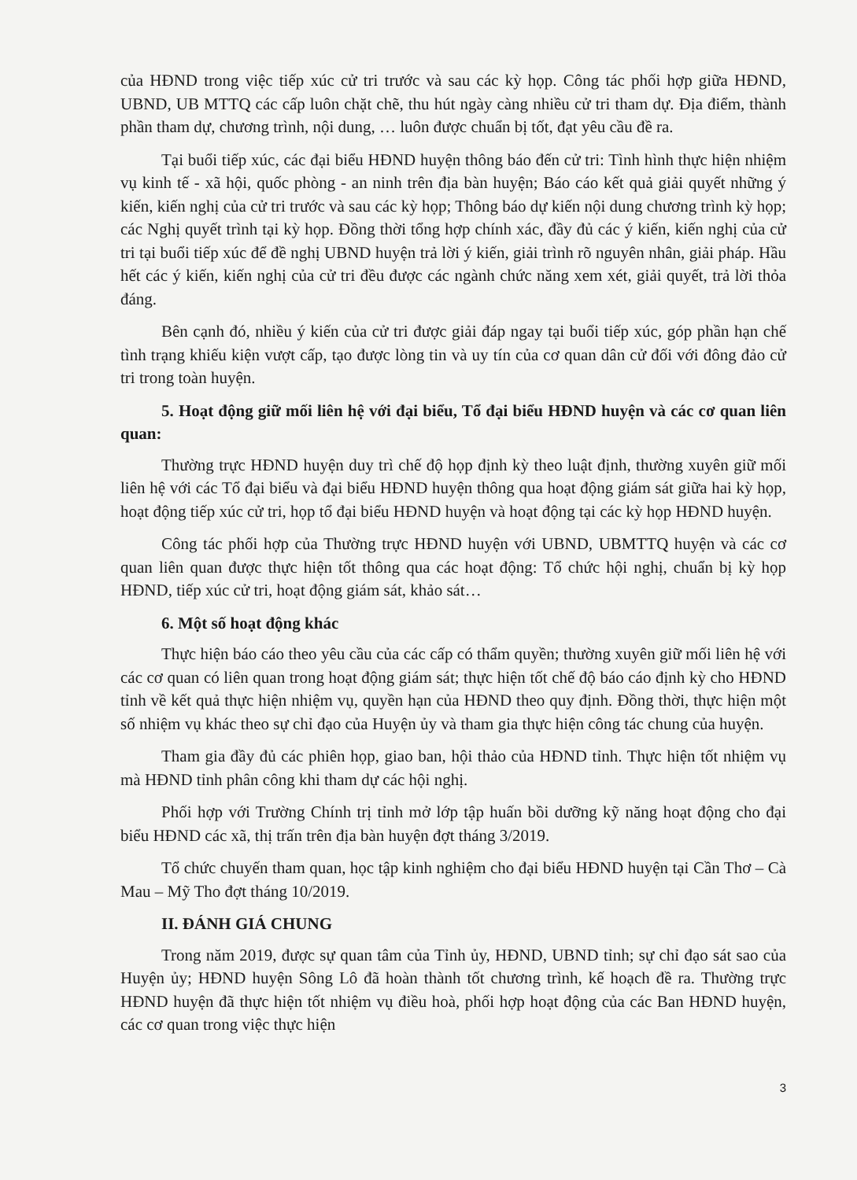của HĐND trong việc tiếp xúc cử tri trước và sau các kỳ họp. Công tác phối hợp giữa HĐND, UBND, UB MTTQ các cấp luôn chặt chẽ, thu hút ngày càng nhiều cử tri tham dự. Địa điểm, thành phần tham dự, chương trình, nội dung, … luôn được chuẩn bị tốt, đạt yêu cầu đề ra.
Tại buổi tiếp xúc, các đại biểu HĐND huyện thông báo đến cử tri: Tình hình thực hiện nhiệm vụ kinh tế - xã hội, quốc phòng - an ninh trên địa bàn huyện; Báo cáo kết quả giải quyết những ý kiến, kiến nghị của cử tri trước và sau các kỳ họp; Thông báo dự kiến nội dung chương trình kỳ họp; các Nghị quyết trình tại kỳ họp. Đồng thời tổng hợp chính xác, đầy đủ các ý kiến, kiến nghị của cử tri tại buổi tiếp xúc để đề nghị UBND huyện trả lời ý kiến, giải trình rõ nguyên nhân, giải pháp. Hầu hết các ý kiến, kiến nghị của cử tri đều được các ngành chức năng xem xét, giải quyết, trả lời thỏa đáng.
Bên cạnh đó, nhiều ý kiến của cử tri được giải đáp ngay tại buổi tiếp xúc, góp phần hạn chế tình trạng khiếu kiện vượt cấp, tạo được lòng tin và uy tín của cơ quan dân cử đối với đông đảo cử tri trong toàn huyện.
5. Hoạt động giữ mối liên hệ với đại biểu, Tổ đại biểu HĐND huyện và các cơ quan liên quan:
Thường trực HĐND huyện duy trì chế độ họp định kỳ theo luật định, thường xuyên giữ mối liên hệ với các Tổ đại biểu và đại biểu HĐND huyện thông qua hoạt động giám sát giữa hai kỳ họp, hoạt động tiếp xúc cử tri, họp tổ đại biểu HĐND huyện và hoạt động tại các kỳ họp HĐND huyện.
Công tác phối hợp của Thường trực HĐND huyện với UBND, UBMTTQ huyện và các cơ quan liên quan được thực hiện tốt thông qua các hoạt động: Tổ chức hội nghị, chuẩn bị kỳ họp HĐND, tiếp xúc cử tri, hoạt động giám sát, khảo sát…
6. Một số hoạt động khác
Thực hiện báo cáo theo yêu cầu của các cấp có thẩm quyền; thường xuyên giữ mối liên hệ với các cơ quan có liên quan trong hoạt động giám sát; thực hiện tốt chế độ báo cáo định kỳ cho HĐND tỉnh về kết quả thực hiện nhiệm vụ, quyền hạn của HĐND theo quy định. Đồng thời, thực hiện một số nhiệm vụ khác theo sự chỉ đạo của Huyện ủy và tham gia thực hiện công tác chung của huyện.
Tham gia đầy đủ các phiên họp, giao ban, hội thảo của HĐND tỉnh. Thực hiện tốt nhiệm vụ mà HĐND tỉnh phân công khi tham dự các hội nghị.
Phối hợp với Trường Chính trị tỉnh mở lớp tập huấn bồi dưỡng kỹ năng hoạt động cho đại biểu HĐND các xã, thị trấn trên địa bàn huyện đợt tháng 3/2019.
Tổ chức chuyến tham quan, học tập kinh nghiệm cho đại biểu HĐND huyện tại Cần Thơ – Cà Mau – Mỹ Tho đợt tháng 10/2019.
II. ĐÁNH GIÁ CHUNG
Trong năm 2019, được sự quan tâm của Tỉnh ủy, HĐND, UBND tỉnh; sự chỉ đạo sát sao của Huyện ủy; HĐND huyện Sông Lô đã hoàn thành tốt chương trình, kế hoạch đề ra. Thường trực HĐND huyện đã thực hiện tốt nhiệm vụ điều hoà, phối hợp hoạt động của các Ban HĐND huyện, các cơ quan trong việc thực hiện
3